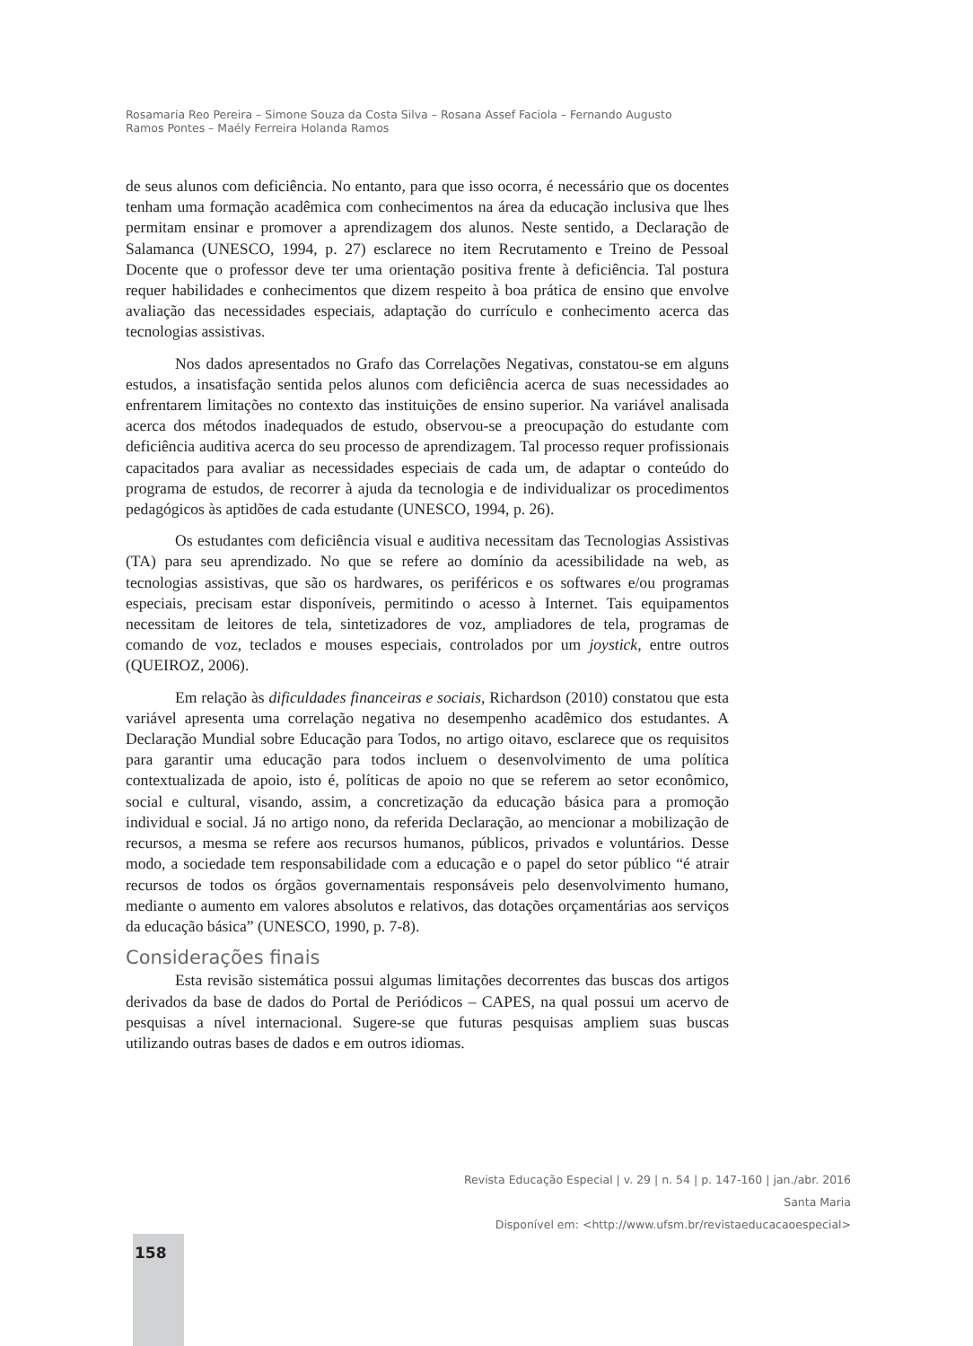Rosamaria Reo Pereira – Simone Souza da Costa Silva – Rosana Assef Faciola – Fernando Augusto Ramos Pontes – Maély Ferreira Holanda Ramos
de seus alunos com deficiência. No entanto, para que isso ocorra, é necessário que os docentes tenham uma formação acadêmica com conhecimentos na área da educação inclusiva que lhes permitam ensinar e promover a aprendizagem dos alunos. Neste sentido, a Declaração de Salamanca (UNESCO, 1994, p. 27) esclarece no item Recrutamento e Treino de Pessoal Docente que o professor deve ter uma orientação positiva frente à deficiência. Tal postura requer habilidades e conhecimentos que dizem respeito à boa prática de ensino que envolve avaliação das necessidades especiais, adaptação do currículo e conhecimento acerca das tecnologias assistivas.
Nos dados apresentados no Grafo das Correlações Negativas, constatou-se em alguns estudos, a insatisfação sentida pelos alunos com deficiência acerca de suas necessidades ao enfrentarem limitações no contexto das instituições de ensino superior. Na variável analisada acerca dos métodos inadequados de estudo, observou-se a preocupação do estudante com deficiência auditiva acerca do seu processo de aprendizagem. Tal processo requer profissionais capacitados para avaliar as necessidades especiais de cada um, de adaptar o conteúdo do programa de estudos, de recorrer à ajuda da tecnologia e de individualizar os procedimentos pedagógicos às aptidões de cada estudante (UNESCO, 1994, p. 26).
Os estudantes com deficiência visual e auditiva necessitam das Tecnologias Assistivas (TA) para seu aprendizado. No que se refere ao domínio da acessibilidade na web, as tecnologias assistivas, que são os hardwares, os periféricos e os softwares e/ou programas especiais, precisam estar disponíveis, permitindo o acesso à Internet. Tais equipamentos necessitam de leitores de tela, sintetizadores de voz, ampliadores de tela, programas de comando de voz, teclados e mouses especiais, controlados por um joystick, entre outros (QUEIROZ, 2006).
Em relação às dificuldades financeiras e sociais, Richardson (2010) constatou que esta variável apresenta uma correlação negativa no desempenho acadêmico dos estudantes. A Declaração Mundial sobre Educação para Todos, no artigo oitavo, esclarece que os requisitos para garantir uma educação para todos incluem o desenvolvimento de uma política contextualizada de apoio, isto é, políticas de apoio no que se referem ao setor econômico, social e cultural, visando, assim, a concretização da educação básica para a promoção individual e social. Já no artigo nono, da referida Declaração, ao mencionar a mobilização de recursos, a mesma se refere aos recursos humanos, públicos, privados e voluntários. Desse modo, a sociedade tem responsabilidade com a educação e o papel do setor público “é atrair recursos de todos os órgãos governamentais responsáveis pelo desenvolvimento humano, mediante o aumento em valores absolutos e relativos, das dotações orçamentárias aos serviços da educação básica” (UNESCO, 1990, p. 7-8).
Considerações finais
Esta revisão sistemática possui algumas limitações decorrentes das buscas dos artigos derivados da base de dados do Portal de Periódicos – CAPES, na qual possui um acervo de pesquisas a nível internacional. Sugere-se que futuras pesquisas ampliem suas buscas utilizando outras bases de dados e em outros idiomas.
Revista Educação Especial | v. 29 | n. 54 | p. 147-160 | jan./abr. 2016
Santa Maria
Disponível em: <http://www.ufsm.br/revistaeducacaoespecial>
158